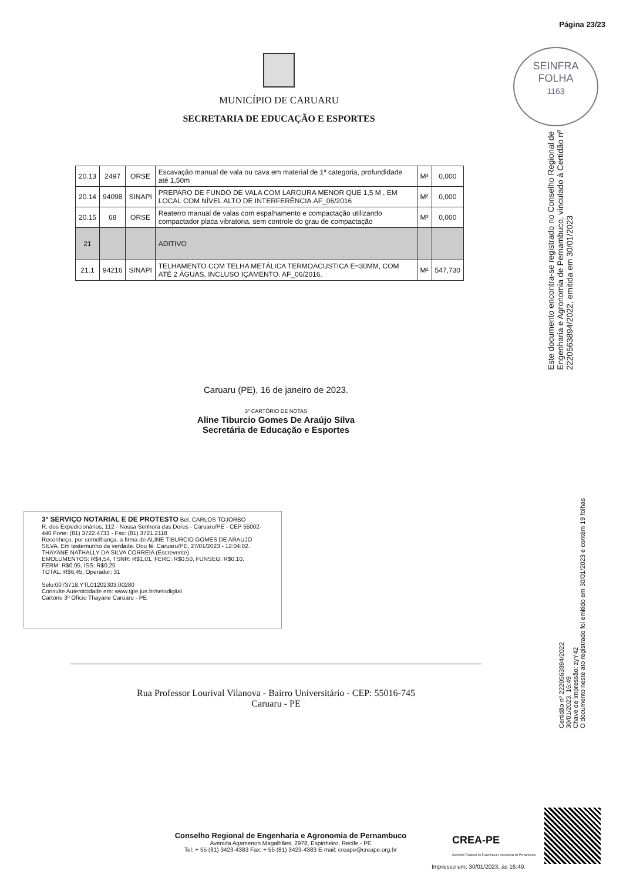Página 23/23
SEINFRA
FOLHA
1163
MUNICÍPIO DE CARUARU
SECRETARIA DE EDUCAÇÃO E ESPORTES
| 20.13 | 2497 | ORSE | Escavação manual de vala ou cava em material de 1ª categoria, profundidade até 1,50m | M³ | 0,000 |
| 20.14 | 94098 | SINAPI | PREPARO DE FUNDO DE VALA COM LARGURA MENOR QUE 1,5 M , EM LOCAL COM NÍVEL ALTO DE INTERFERÊNCIA.AF_06/2016 | M² | 0,000 |
| 20.15 | 68 | ORSE | Reaterro manual de valas com espalhamento e compactação utilizando compactador placa vibratoria, sem controle do grau de compactação | M³ | 0,000 |
| 21 | | | ADITIVO | | |
| 21.1 | 94216 | SINAPI | TELHAMENTO COM TELHA METÁLICA TERMOACUSTICA E=30MM, COM ATÉ 2 ÁGUAS, INCLUSO IÇAMENTO. AF_06/2016. | M² | 547,730 |
Este documento encontra-se registrado no Conselho Regional de Engenharia e Agronomia de Pernambuco, vinculado à Certidão nº 2220563894/2022, emitida em 30/01/2023
Caruaru (PE), 16 de janeiro de 2023.
3º CARTÓRIO DE NOTAS
Aline Tiburcio Gomes De Araújo Silva
Secretária de Educação e Esportes
3º SERVIÇO NOTARIAL E DE PROTESTO Bel. CARLOS TOJORBO
R. dos Expedicionários, 112 - Nossa Senhora das Dores - Caruaru/PE - CEP 55002-440 Fone: (81) 3722.4733 - Fax: (81) 3721.2118
Reconheço, por semelhança, a firma de ALINE TIBURCIO GOMES DE ARAUJO SILVA. Em testemunho da verdade. Dou fé. Caruaru/PE, 27/01/2023 - 12:04:02.
THAYANE NATHALLY DA SILVA CORREIA (Escrevente).
EMOLUMENTOS: R$4,54, TSNR: R$1,01, FERC: R$0,50, FUNSEG: R$0,10, FERM: R$0,05, ISS: R$0,25.
TOTAL: R$6,45. Operador: 31
Selo:0073718.YTL01202303.00280
Consulte Autenticidade em: www.tjpe.jus.br/selodigital
Cartório 3º Ofício Thayane Caruaru - PE
Certidão nº 2220563894/2022
30/01/2023, 16:49
Chave de Impressão: zyY42
O documento neste ato registrado foi emitido em 30/01/2023 e contém 19 folhas
Rua Professor Lourival Vilanova - Bairro Universitário - CEP: 55016-745
Caruaru - PE
Conselho Regional de Engenharia e Agronomia de Pernambuco
Avenida Agamenon Magalhães, 2978, Espinheiro, Recife - PE
Tel: + 55 (81) 3423-4383 Fax: + 55 (81) 3423-4383 E-mail: creape@creape.org.br
CREA-PE
Conselho Regional de Engenharia e Agronomia de Pernambuco
Impresso em: 30/01/2023, às 16:49.